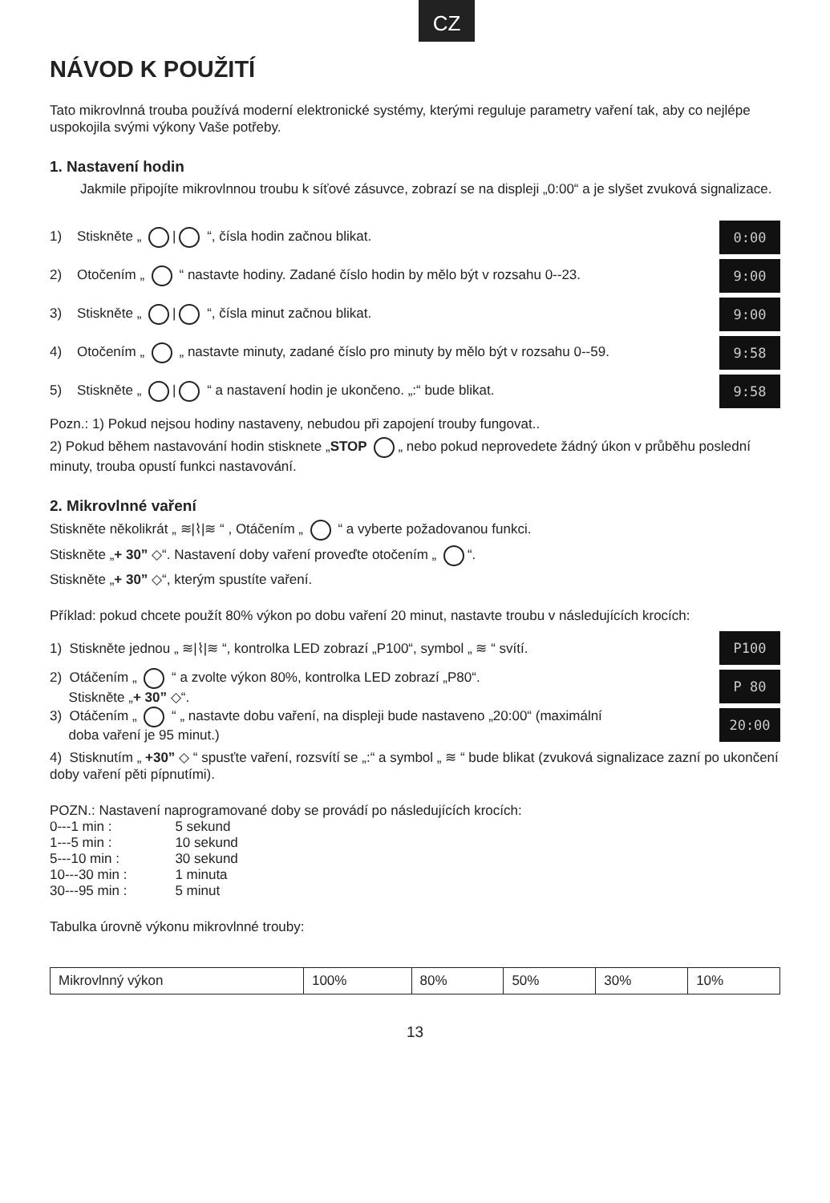CZ
NÁVOD K POUŽITÍ
Tato mikrovlnná trouba používá moderní elektronické systémy, kterými reguluje parametry vaření tak, aby co nejlépe uspokojila svými výkony Vaše potřeby.
1. Nastavení hodin
Jakmile připojíte mikrovlnnou troubu k síťové zásuvce, zobrazí se na displeji „0:00“ a je slyšet zvuková signalizace.
1) Stiskněte „ | “, čísla hodin začnou blikat. 0:00
2) Otočením „ “ nastavte hodiny. Zadané číslo hodin by mělo být v rozsahu 0--23. 9:00
3) Stiskněte „ | “, čísla minut začnou blikat. 9:00
4) Otočením „ „ nastavte minuty, zadané číslo pro minuty by mělo být v rozsahu 0--59. 9:58
5) Stiskněte „ | “ a nastavení hodin je ukončeno. „:“ bude blikat. 9:58
Pozn.: 1) Pokud nejsou hodiny nastaveny, nebudou při zapojení trouby fungovat..
2) Pokud během nastavování hodin stisknete „STOP „ nebo pokud neprovedete žádný úkon v průběhu poslední minuty, trouba opustí funkci nastavování.
2. Mikrovlnné vaření
Stiskněte několikrát „ ≋|⌇|≋ “ , Otáčením „ “ a vyberte požadovanou funkci.
Stiskněte „+ 30” ◇“. Nastavení doby vaření proveďte otočením „ “.
Stiskněte „+ 30” ◇“, kterým spustíte vaření.
Příklad: pokud chcete použít 80% výkon po dobu vaření 20 minut, nastavte troubu v následujících krocích:
1) Stiskněte jednou „ ≋|⌇|≋ “, kontrolka LED zobrazí „P100“, symbol „ ≋ “ svítí. P100
2) Otáčením „ “ a zvolte výkon 80%, kontrolka LED zobrazí „P80“.
Stiskněte „+ 30” ◇“. P 80
3) Otáčením „ “ „ nastavte dobu vaření, na displeji bude nastaveno „20:00“ (maximální
doba vaření je 95 minut.) 20:00
4) Stisknutím „ +30” ◇ “ spusťte vaření, rozsvítí se „:“ a symbol „ ≋ “ bude blikat (zvuková signalizace zazní po ukončení doby vaření pěti pípnutími).
POZN.: Nastavení naprogramované doby se provádí po následujících krocích:
| 0---1 min : | 5 sekund |
| 1---5 min : | 10 sekund |
| 5---10 min : | 30 sekund |
| 10---30 min : | 1 minuta |
| 30---95 min : | 5 minut |
Tabulka úrovně výkonu mikrovlnné trouby:
| Mikrovlnný výkon | 100% | 80% | 50% | 30% | 10% |
13